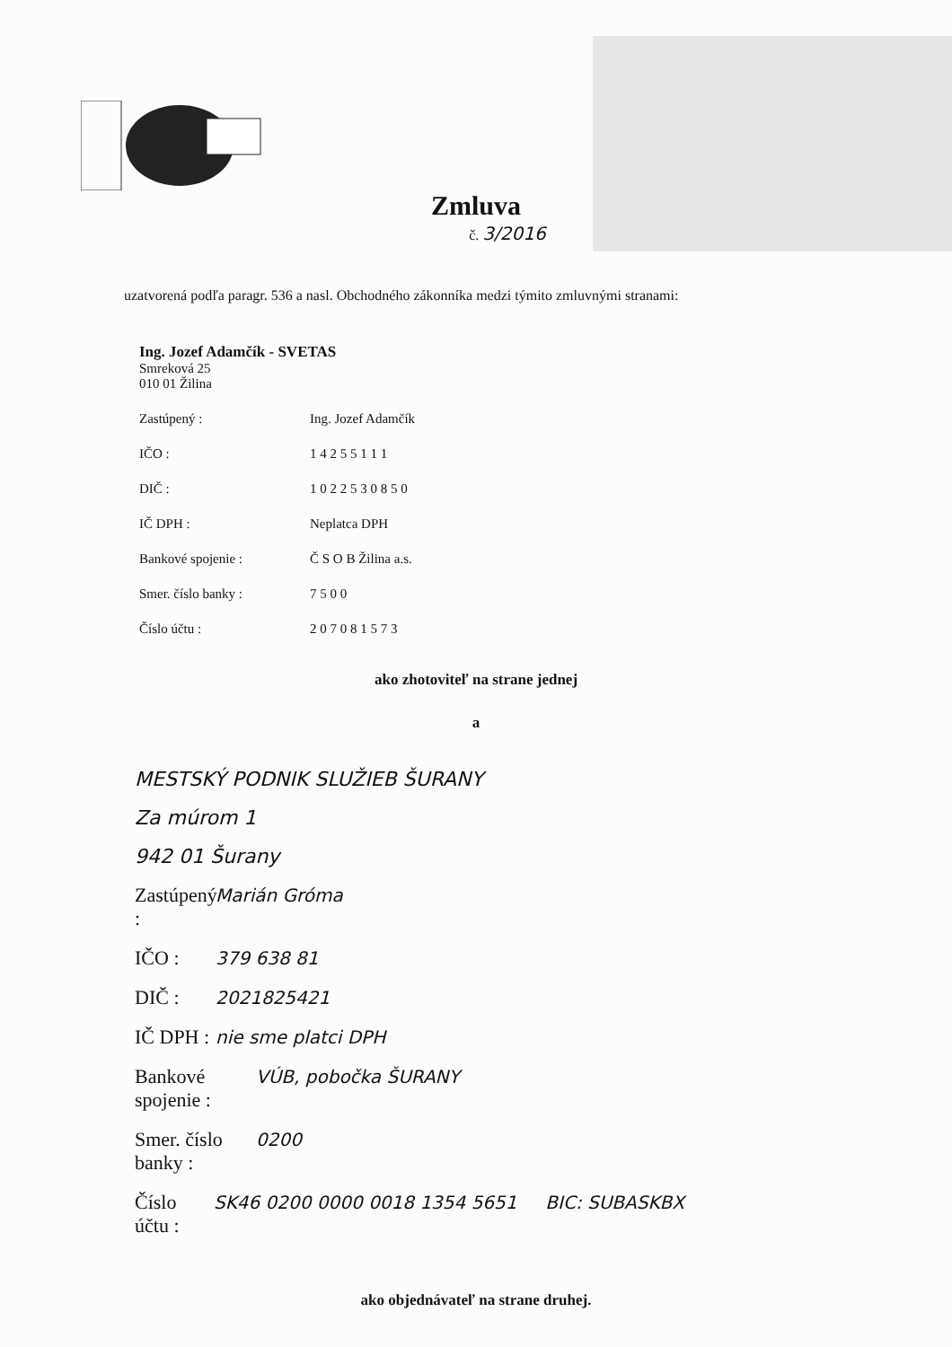Zmluva
č. 3/2016
uzatvorená podľa paragr. 536 a nasl. Obchodného zákonníka medzi týmito zmluvnými stranami:
Ing. Jozef Adamčík - SVETAS
Smreková 25
010 01 Žilina
Zastúpený : Ing. Jozef Adamčík
IČO : 1 4 2 5 5 1 1 1
DIČ : 1 0 2 2 5 3 0 8 5 0
IČ DPH : Neplatca DPH
Bankové spojenie : Č S O B Žilina a.s.
Smer. číslo banky : 7 5 0 0
Číslo účtu : 2 0 7 0 8 1 5 7 3
ako zhotoviteľ na strane jednej
a
MESTSKÝ PODNIK SLUŽIEB ŠURANY
Za múrom 1
942 01 Šurany
Zastúpený : Marián Gróma
IČO : 379 638 81
DIČ : 2021825421
IČ DPH : nie sme platci DPH
Bankové spojenie : VÚB, pobočka ŠURANY
Smer. číslo banky : 0200
Číslo účtu : SK46 0200 0000 0018 1354 5651 BIC: SUBASKBX
ako objednávateľ na strane druhej.